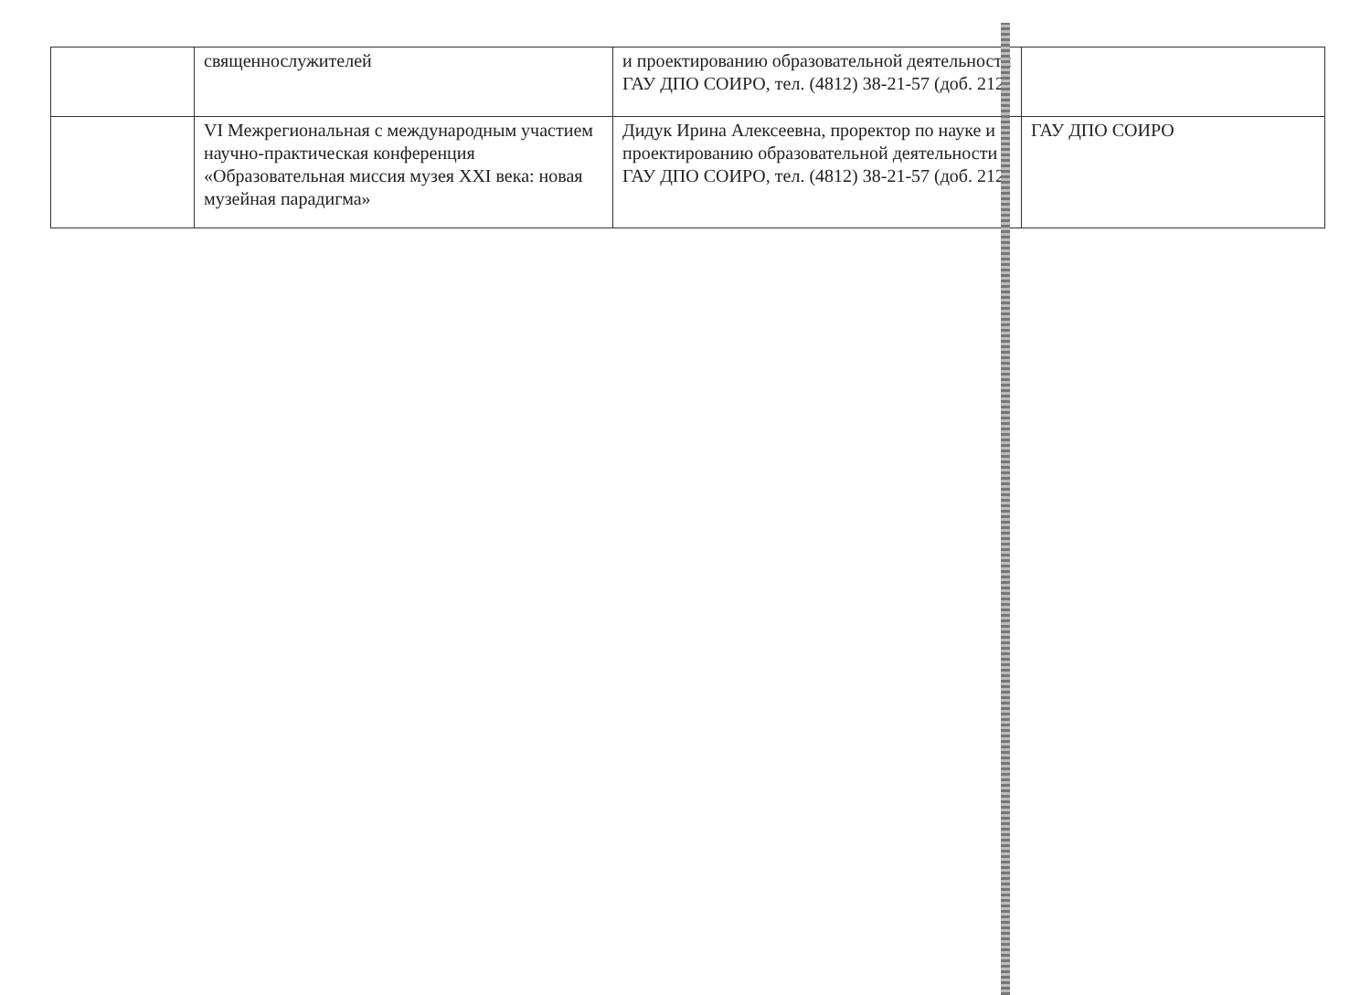| | священнослужителей | и проектированию образовательной деятельности ГАУ ДПО СОИРО, тел. (4812) 38-21-57 (доб. 212) | |
| | VI Межрегиональная с международным участием научно-практическая конференция «Образовательная миссия музея XXI века: новая музейная парадигма» | Дидук Ирина Алексеевна, проректор по науке и проектированию образовательной деятельности ГАУ ДПО СОИРО, тел. (4812) 38-21-57 (доб. 212) | ГАУ ДПО СОИРО |